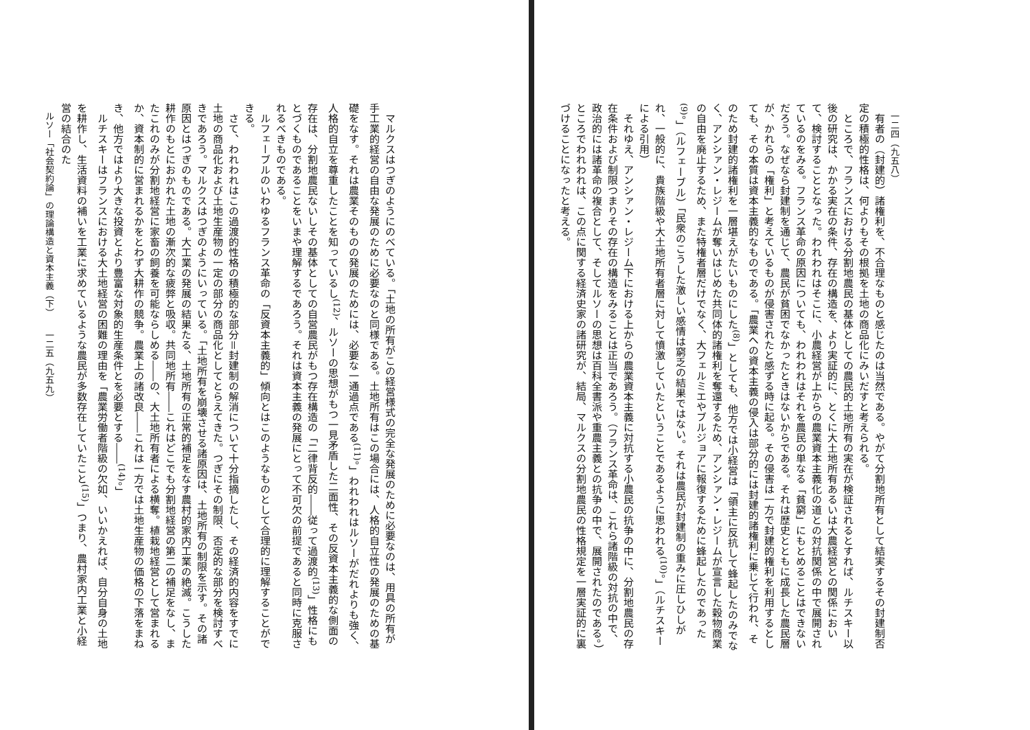一二四（九五八）
有者の（封建的）諸権利を、不合理なものと感じたのは当然である。やがて分割地所有として結実するその封建制否定の積極的性格は、何よりもその根拠を土地の商品化にみいだすと考えられる。
ところで、フランスにおける分割地農民の基体としての農民的土地所有の実在が検証されるとすれば、ルチスキー以後の研究は、かかる実在の条件、存在の構造を、より実証的に、とくに大土地所有あるいは大農経営との関係において、検討することとなった。われわれはそこに、小農経営が上からの農業資本主義化の道との対抗関係の中で展開されているのをみる。フランス革命の原因についても、われわれはそれを農民の単なる「貧窮」にもとめることはできないだろう。なぜなら封建制を通じて、農民が貧困でなかったときはないからである。それは歴史とともに成長した農民層が、かれらの「権利」と考えているものが侵害されたと感ずる時に起る。その侵害は一方で封建的権利を利用するとしても、その本質は資本主義的なものである。「農業への資本主義の侵入は部分的には封建的諸権利に乗じて行われ、そのため封建的諸権利を一層堪えがたいものにした<sup>(8)</sup>」としても、他方では小経営は「領主に反抗して蜂起したのみでなく、アンシァン・レジームが奪いはじめた共同体的諸権利を奪還するため、アンシァン・レジームが宣言した穀物商業の自由を廃止するため、また特権者層だけでなく、大フェルミエやブルジョアに報復するために蜂起したのであった<sup>(9)</sup>。」（ルフェーブル）「民衆のこうした激しい感情は窮乏の結果ではない。それは農民が封建制の重みに圧しひしがれ、一般的に、貴族階級や大土地所有者層に対して憤激していたということであるように思われる<sup>(10)</sup>。」（ルチスキーによる引用）
それゆえ、アンシァン・レジーム下における上からの農業資本主義に対抗する小農民の抗争の中に、分割地農民の存在条件および制限つまりその存在の構造をみることは正当であろう。（フランス革命は、これら諸階級の対抗の中で、政治的には諸革命の複合として、そしてルソーの思想は百科全書派や重農主義との抗争の中で、展開されたのである。）ところでわれわれは、この点に関する経済史家の諸研究が、結局、マルクスの分割地農民の性格規定を一層実証的に裏づけることになったと考える。
マルクスはつぎのようにのべている。「土地の所有がこの経営様式の完全な発展のために必要なのは、用具の所有が手工業的経営の自由な発展のために必要なのと同様である。土地所有はこの場合には、人格的自立性の発展のための基礎をなす。それは農業そのものの発展のためには、必要な一通過点である<sup>(11)</sup>。」われわれはルソーがだれよりも強く、人格的自立を尊重したことを知っているし<sup>(12)</sup>、ルソーの思想がもつ一見矛盾した二面性、その反資本主義的な側面の存在は、分割地農民ないしその基体としての自営農民がもつ存在構造の「二律背反的――従って過渡的<sup>(13)</sup>」性格にもとづくものであることをいまや理解するであろう。それは資本主義の発展にとって不可欠の前提であると同時に克服されるべきものである。
ルフェーブルのいわゆるフランス革命の「反資本主義的」傾向とはこのようなものとして合理的に理解することができる。
さて、われわれはこの過渡的性格の積極的な部分＝封建制の解消について十分指摘したし、その経済的内容をすでに土地の商品化および土地生産物の一定の部分の商品化としてとらえてきた。つぎにその制限、否定的な部分を検討すべきであろう。マルクスはつぎのようにいっている。「土地所有を崩壊させる諸原因は、土地所有の制限を示す。その諸原因とはつぎのものである。大工業の発展の結果たる、土地所有の正常的補足をなす農村的家内工業の絶滅。こうした耕作のもとにおかれた土地の漸次的な疲弊と吸収。共同地所有――これはどこでも分割地経営の第二の補足をなし、またこれのみが分割地経営に家畜の飼養を可能ならしめる――の、大土地所有者による横奪。植栽地経営として営まれるか、資本制的に営まれるかをとわず大耕作の競争。農業上の諸改良――これは一方では土地生産物の価格の下落をまねき、他方ではより大きな投資とより豊富な対象的生産条件とを必要とする――<sup>(14)</sup>。」
ルチスキーはフランスにおける大土地経営の困難の理由を「農業労働者階級の欠如、いいかえれば、自分自身の土地を耕作し、生活資料の補いを工業に求めているような農民が多数存在していたこと<sup>(15)</sup>」つまり、農村家内工業と小経営の結合のた
ルソー「社会契約論」の理論構造と資本主義（下）　　一二五（九五九）